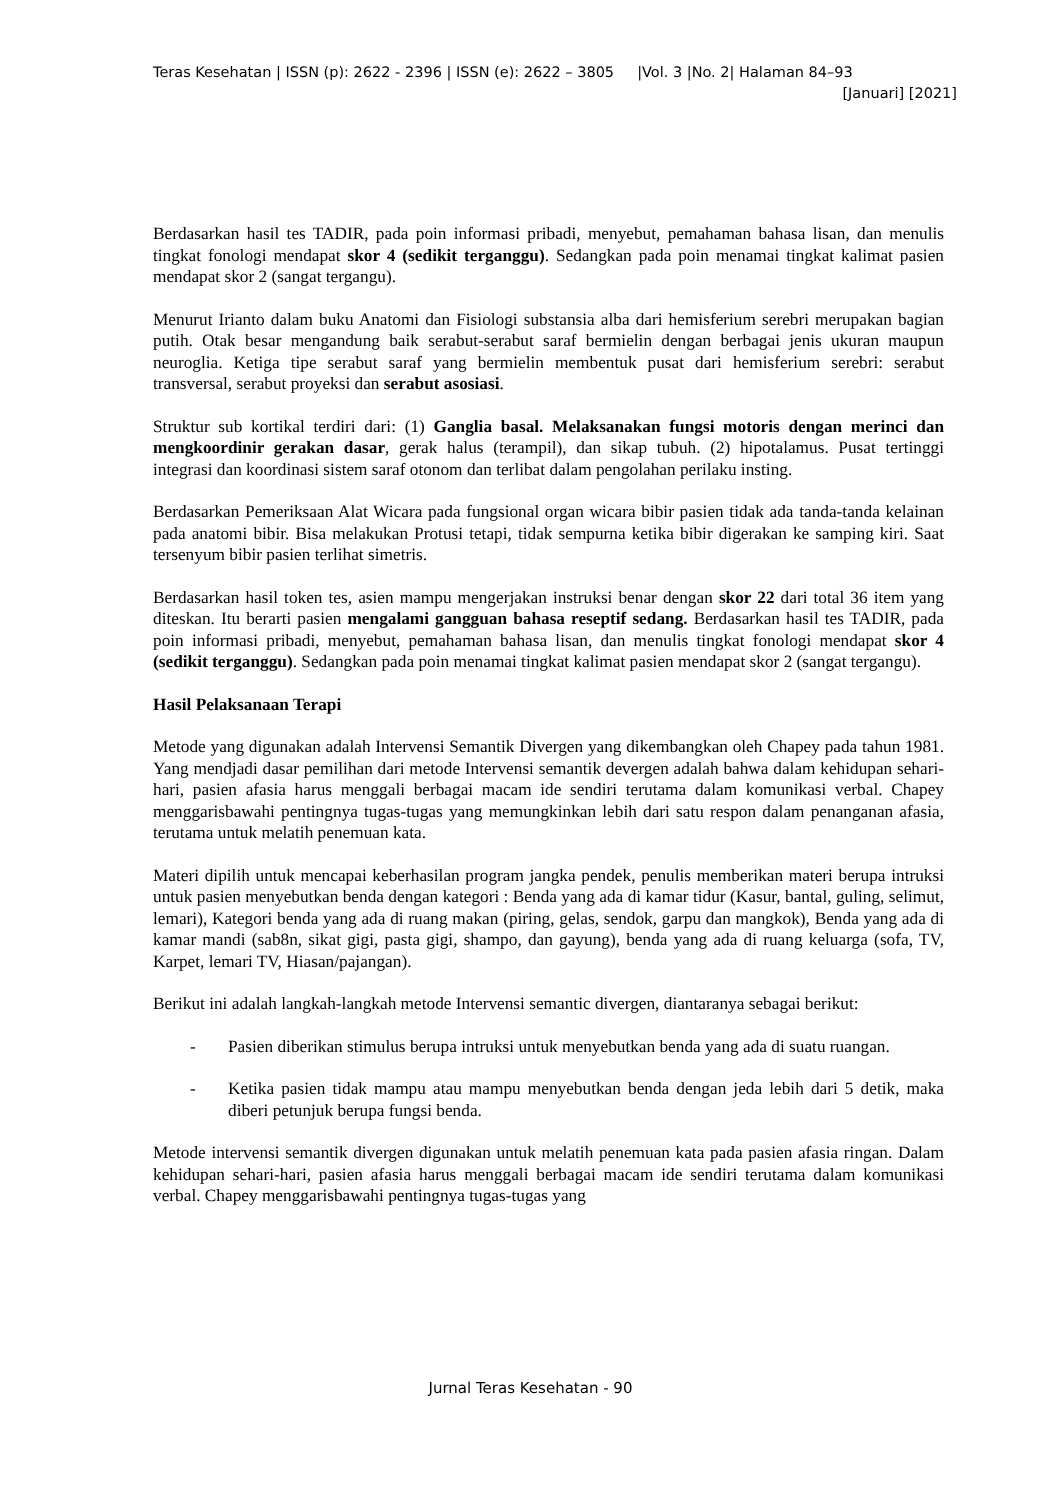Teras Kesehatan | ISSN (p): 2622 - 2396 | ISSN (e): 2622 – 3805 |Vol. 3 |No. 2| Halaman 84–93
[Januari] [2021]
Berdasarkan hasil tes TADIR, pada poin informasi pribadi, menyebut, pemahaman bahasa lisan, dan menulis tingkat fonologi mendapat skor 4 (sedikit terganggu). Sedangkan pada poin menamai tingkat kalimat pasien mendapat skor 2 (sangat tergangu).
Menurut Irianto dalam buku Anatomi dan Fisiologi substansia alba dari hemisferium serebri merupakan bagian putih. Otak besar mengandung baik serabut-serabut saraf bermielin dengan berbagai jenis ukuran maupun neuroglia. Ketiga tipe serabut saraf yang bermielin membentuk pusat dari hemisferium serebri: serabut transversal, serabut proyeksi dan serabut asosiasi.
Struktur sub kortikal terdiri dari: (1) Ganglia basal. Melaksanakan fungsi motoris dengan merinci dan mengkoordinir gerakan dasar, gerak halus (terampil), dan sikap tubuh. (2) hipotalamus. Pusat tertinggi integrasi dan koordinasi sistem saraf otonom dan terlibat dalam pengolahan perilaku insting.
Berdasarkan Pemeriksaan Alat Wicara pada fungsional organ wicara bibir pasien tidak ada tanda-tanda kelainan pada anatomi bibir. Bisa melakukan Protusi tetapi, tidak sempurna ketika bibir digerakan ke samping kiri. Saat tersenyum bibir pasien terlihat simetris.
Berdasarkan hasil token tes, asien mampu mengerjakan instruksi benar dengan skor 22 dari total 36 item yang diteskan. Itu berarti pasien mengalami gangguan bahasa reseptif sedang. Berdasarkan hasil tes TADIR, pada poin informasi pribadi, menyebut, pemahaman bahasa lisan, dan menulis tingkat fonologi mendapat skor 4 (sedikit terganggu). Sedangkan pada poin menamai tingkat kalimat pasien mendapat skor 2 (sangat tergangu).
Hasil Pelaksanaan Terapi
Metode yang digunakan adalah Intervensi Semantik Divergen yang dikembangkan oleh Chapey pada tahun 1981. Yang mendjadi dasar pemilihan dari metode Intervensi semantik devergen adalah bahwa dalam kehidupan sehari-hari, pasien afasia harus menggali berbagai macam ide sendiri terutama dalam komunikasi verbal. Chapey menggarisbawahi pentingnya tugas-tugas yang memungkinkan lebih dari satu respon dalam penanganan afasia, terutama untuk melatih penemuan kata.
Materi dipilih untuk mencapai keberhasilan program jangka pendek, penulis memberikan materi berupa intruksi untuk pasien menyebutkan benda dengan kategori : Benda yang ada di kamar tidur (Kasur, bantal, guling, selimut, lemari), Kategori benda yang ada di ruang makan (piring, gelas, sendok, garpu dan mangkok), Benda yang ada di kamar mandi (sab8n, sikat gigi, pasta gigi, shampo, dan gayung), benda yang ada di ruang keluarga (sofa, TV, Karpet, lemari TV, Hiasan/pajangan).
Berikut ini adalah langkah-langkah metode Intervensi semantic divergen, diantaranya sebagai berikut:
- Pasien diberikan stimulus berupa intruksi untuk menyebutkan benda yang ada di suatu ruangan.
- Ketika pasien tidak mampu atau mampu menyebutkan benda dengan jeda lebih dari 5 detik, maka diberi petunjuk berupa fungsi benda.
Metode intervensi semantik divergen digunakan untuk melatih penemuan kata pada pasien afasia ringan. Dalam kehidupan sehari-hari, pasien afasia harus menggali berbagai macam ide sendiri terutama dalam komunikasi verbal. Chapey menggarisbawahi pentingnya tugas-tugas yang
Jurnal Teras Kesehatan - 90